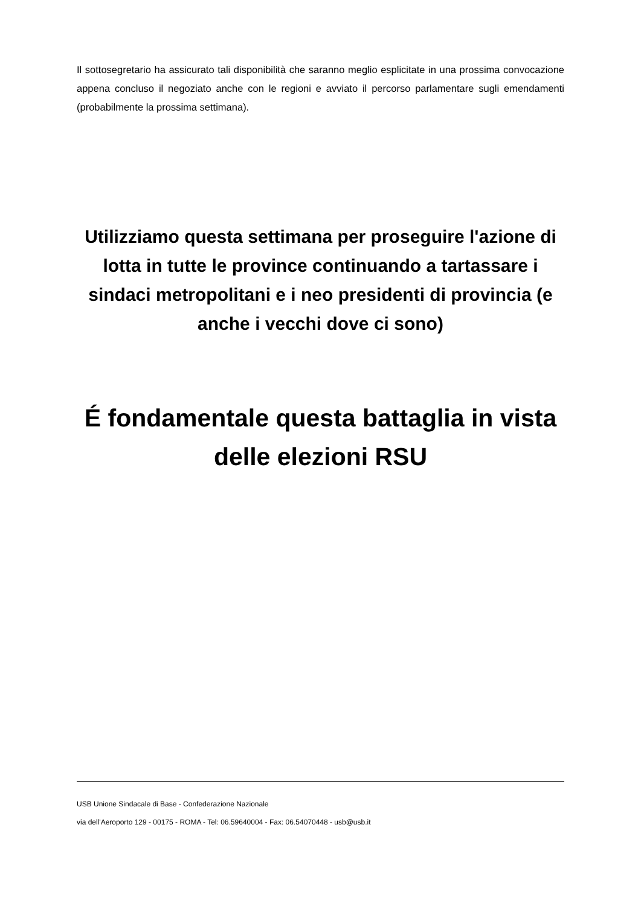Il sottosegretario ha assicurato tali disponibilità che saranno meglio esplicitate in una prossima convocazione appena concluso il negoziato anche con le regioni e avviato il percorso parlamentare sugli emendamenti (probabilmente la prossima settimana).
Utilizziamo questa settimana per proseguire l'azione di lotta in tutte le province continuando a tartassare i sindaci metropolitani e i neo presidenti di provincia (e anche i vecchi dove ci sono)
É fondamentale questa battaglia in vista delle elezioni RSU
USB Unione Sindacale di Base - Confederazione Nazionale
via dell'Aeroporto 129 - 00175 - ROMA - Tel: 06.59640004 - Fax: 06.54070448 - usb@usb.it